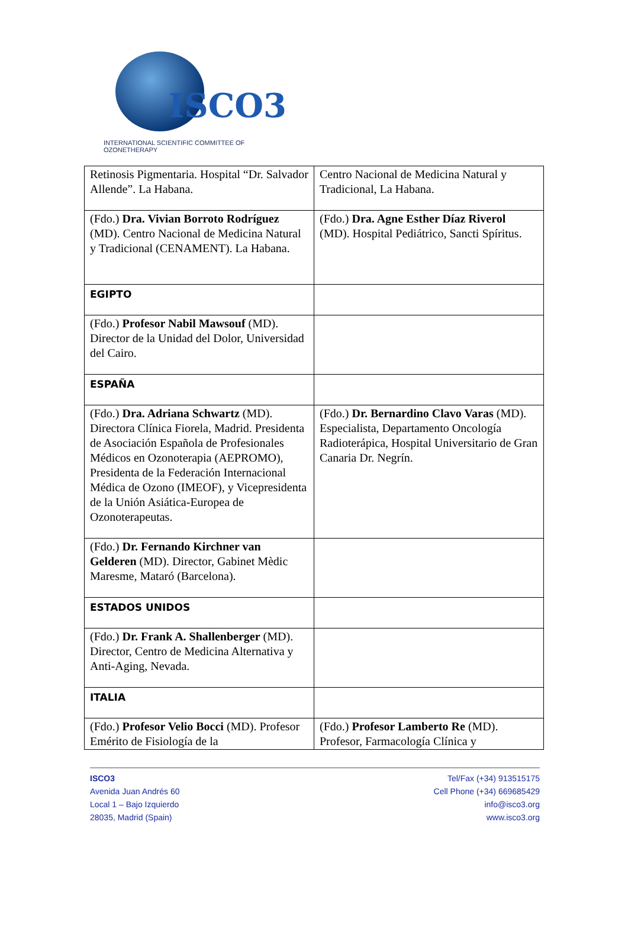ISCO3
INTERNATIONAL SCIENTIFIC COMMITTEE OF OZONETHERAPY
| Retinosis Pigmentaria. Hospital “Dr. Salvador Allende”. La Habana. | Centro Nacional de Medicina Natural y Tradicional, La Habana. |
| (Fdo.) Dra. Vivian Borroto Rodríguez (MD). Centro Nacional de Medicina Natural y Tradicional (CENAMENT). La Habana. | (Fdo.) Dra. Agne Esther Díaz Riverol (MD). Hospital Pediátrico, Sancti Spíritus. |
| EGIPTO | |
| (Fdo.) Profesor Nabil Mawsouf (MD). Director de la Unidad del Dolor, Universidad del Cairo. | |
| ESPAÑA | |
| (Fdo.) Dra. Adriana Schwartz (MD). Directora Clínica Fiorela, Madrid. Presidenta de Asociación Española de Profesionales Médicos en Ozonoterapia (AEPROMO), Presidenta de la Federación Internacional Médica de Ozono (IMEOF), y Vicepresidenta de la Unión Asiática-Europea de Ozonoterapeutas. | (Fdo.) Dr. Bernardino Clavo Varas (MD). Especialista, Departamento Oncología Radioterápica, Hospital Universitario de Gran Canaria Dr. Negrín. |
| (Fdo.) Dr. Fernando Kirchner van Gelderen (MD). Director, Gabinet Mèdic Maresme, Mataró (Barcelona). | |
| ESTADOS UNIDOS | |
| (Fdo.) Dr. Frank A. Shallenberger (MD). Director, Centro de Medicina Alternativa y Anti-Aging, Nevada. | |
| ITALIA | |
| (Fdo.) Profesor Velio Bocci (MD). Profesor Emérito de Fisiología de la | (Fdo.) Profesor Lamberto Re (MD). Profesor, Farmacología Clínica y |
ISCO3
Avenida Juan Andrés 60
Local 1 – Bajo Izquierdo
28035, Madrid (Spain)
Tel/Fax (+34) 913515175
Cell Phone (+34) 669685429
info@isco3.org
www.isco3.org